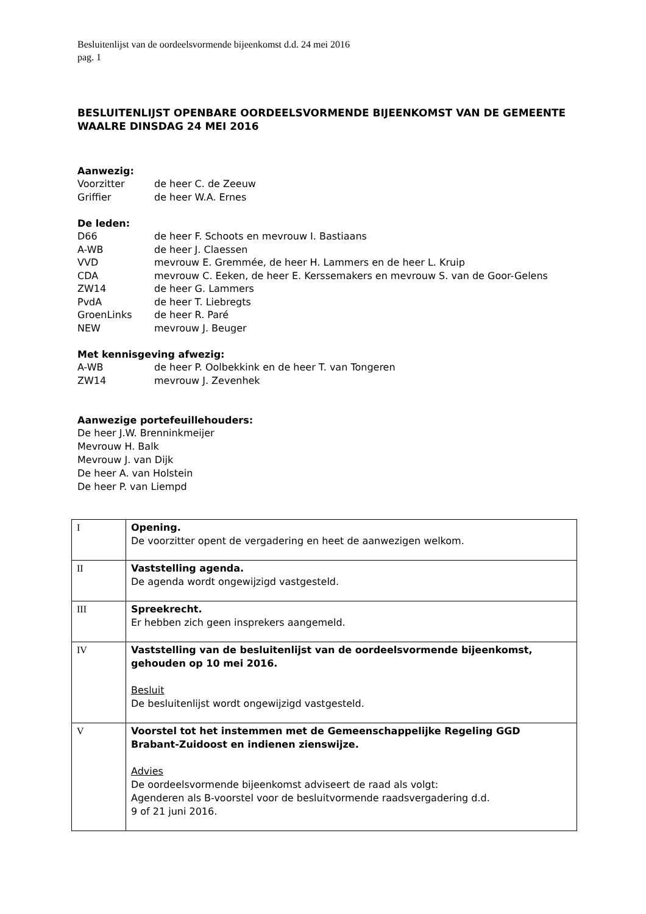Besluitenlijst van de oordeelsvormende bijeenkomst d.d. 24 mei 2016
pag. 1
BESLUITENLIJST OPENBARE OORDEELSVORMENDE BIJEENKOMST VAN DE GEMEENTE WAALRE DINSDAG 24 MEI 2016
Aanwezig:
Voorzitter de heer C. de Zeeuw
Griffier de heer W.A. Ernes
De leden:
D66 de heer F. Schoots en mevrouw I. Bastiaans
A-WB de heer J. Claessen
VVD mevrouw E. Gremmée, de heer H. Lammers en de heer L. Kruip
CDA mevrouw C. Eeken, de heer E. Kerssemakers en mevrouw S. van de Goor-Gelens
ZW14 de heer G. Lammers
PvdA de heer T. Liebregts
GroenLinks de heer R. Paré
NEW mevrouw J. Beuger
Met kennisgeving afwezig:
A-WB de heer P. Oolbekkink en de heer T. van Tongeren
ZW14 mevrouw J. Zevenhek
Aanwezige portefeuillehouders:
De heer J.W. Brenninkmeijer
Mevrouw H. Balk
Mevrouw J. van Dijk
De heer A. van Holstein
De heer P. van Liempd
| I | Opening. De voorzitter opent de vergadering en heet de aanwezigen welkom. |
| II | Vaststelling agenda. De agenda wordt ongewijzigd vastgesteld. |
| III | Spreekrecht. Er hebben zich geen insprekers aangemeld. |
| IV | Vaststelling van de besluitenlijst van de oordeelsvormende bijeenkomst, gehouden op 10 mei 2016. Besluit De besluitenlijst wordt ongewijzigd vastgesteld. |
| V | Voorstel tot het instemmen met de Gemeenschappelijke Regeling GGD Brabant-Zuidoost en indienen zienswijze. Advies De oordeelsvormende bijeenkomst adviseert de raad als volgt: Agenderen als B-voorstel voor de besluitvormende raadsvergadering d.d. 9 of 21 juni 2016. |